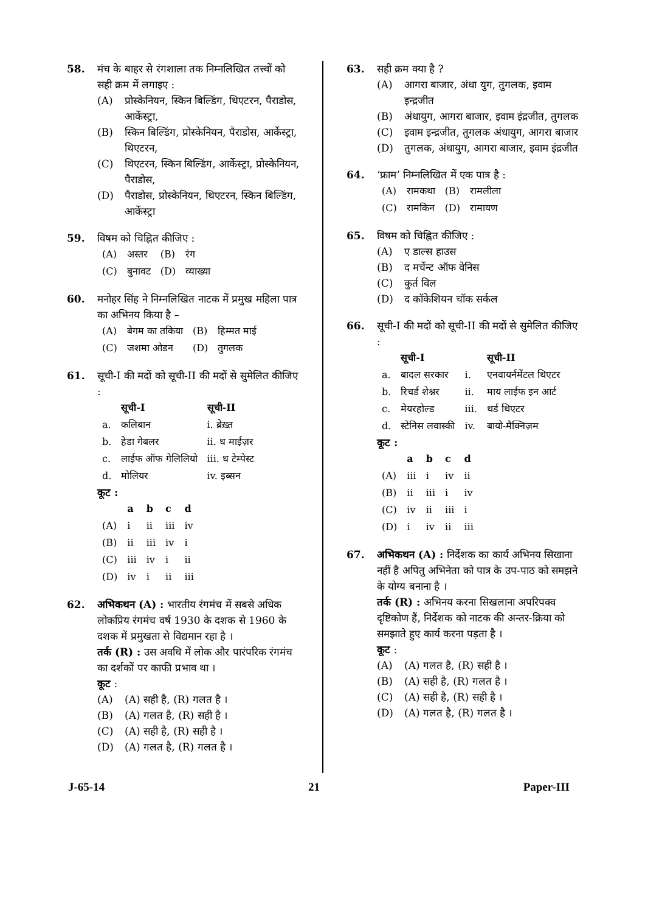58. मंच के बाहर से रंगशाला तक निम्नलिखित तत्त्वों को सही क्रम में लगाइए :
(A) प्रोस्केनियन, स्किन बिल्डिंग, थिएटरन, पैराडोस, आर्केस्ट्रा,
(B) स्किन बिल्डिंग, प्रोस्केनियन, पैराडोस, आर्केस्ट्रा, थिएटरन,
(C) थिएटरन, स्किन बिल्डिंग, आर्केस्ट्रा, प्रोस्केनियन, पैराडोस,
(D) पैराडोस, प्रोस्केनियन, थिएटरन, स्किन बिल्डिंग, आर्केस्ट्रा
59. विषम को चिह्नित कीजिए :
| (A) | अस्तर | (B) | रंग |
| (C) | बुनावट | (D) | व्याख्या |
60. मनोहर सिंह ने निम्नलिखित नाटक में प्रमुख महिला पात्र का अभिनय किया है –
| (A) | बेगम का तकिया | (B) | हिम्मत माई |
| (C) | जशमा ओडन | (D) | तुगलक |
61. सूची-I की मदों को सूची-II की मदों से सुमेलित कीजिए :
| | सूची-I | सूची-II |
| --- | --- | --- |
| a. | कलिबान | i. ब्रेख़्त |
| b. | हेडा गेबलर | ii. ध माईज़र |
| c. | लाईफ ऑफ गेलिलियो | iii. ध टेम्पेस्ट |
| d. | मोलियर | iv. इब्सन |
कूट :
| | a | b | c | d |
| --- | --- | --- | --- | --- |
| (A) | i | ii | iii | iv |
| (B) | ii | iii | iv | i |
| (C) | iii | iv | i | ii |
| (D) | iv | i | ii | iii |
62. अभिकथन (A) : भारतीय रंगमंच में सबसे अधिक लोकप्रिय रंगमंच वर्ष 1930 के दशक से 1960 के दशक में प्रमुखता से विद्यमान रहा है ।
तर्क (R) : उस अवधि में लोक और पारंपरिक रंगमंच का दर्शकों पर काफी प्रभाव था ।
कूट :
(A) (A) सही है, (R) गलत है ।
(B) (A) गलत है, (R) सही है ।
(C) (A) सही है, (R) सही है ।
(D) (A) गलत है, (R) गलत है ।
63. सही क्रम क्या है ?
(A) आगरा बाजार, अंधा युग, तुगलक, इवाम इन्द्रजीत
(B) अंधायुग, आगरा बाजार, इवाम इंद्रजीत, तुगलक
(C) इवाम इन्द्रजीत, तुगलक अंधायुग, आगरा बाजार
(D) तुगलक, अंधायुग, आगरा बाजार, इवाम इंद्रजीत
64. ‘फ्राम’ निम्नलिखित में एक पात्र है :
| (A) | रामकथा | (B) | रामलीला |
| (C) | रामकिन | (D) | रामायण |
65. विषम को चिह्नित कीजिए :
(A) ए डाल्स हाउस
(B) द मर्चेन्ट ऑफ वेनिस
(C) कुर्त विल
(D) द कॉकेशियन चॉक सर्कल
66. सूची-I की मदों को सूची-II की मदों से सुमेलित कीजिए :
| | सूची-I | | सूची-II |
| --- | --- | --- | --- |
| a. | बादल सरकार | i. | एनवायर्नमेंटल थिएटर |
| b. | रिचर्ड शेश्नर | ii. | माय लाईफ इन आर्ट |
| c. | मेयरहोल्ड | iii. | थर्ड थिएटर |
| d. | स्टेनिस लवास्की | iv. | बायो-मैक्निज़म |
कूट :
| | a | b | c | d |
| --- | --- | --- | --- | --- |
| (A) | iii | i | iv | ii |
| (B) | ii | iii | i | iv |
| (C) | iv | ii | iii | i |
| (D) | i | iv | ii | iii |
67. अभिकथन (A) : निर्देशक का कार्य अभिनय सिखाना नहीं है अपितु अभिनेता को पात्र के उप-पाठ को समझने के योग्य बनाना है ।
तर्क (R) : अभिनय करना सिखलाना अपरिपक्व दृष्टिकोण हैं, निर्देशक को नाटक की अन्तर-क्रिया को समझाते हुए कार्य करना पड़ता है ।
कूट :
(A) (A) गलत है, (R) सही है ।
(B) (A) सही है, (R) गलत है ।
(C) (A) सही है, (R) सही है ।
(D) (A) गलत है, (R) गलत है ।
J-65-14 21 Paper-III